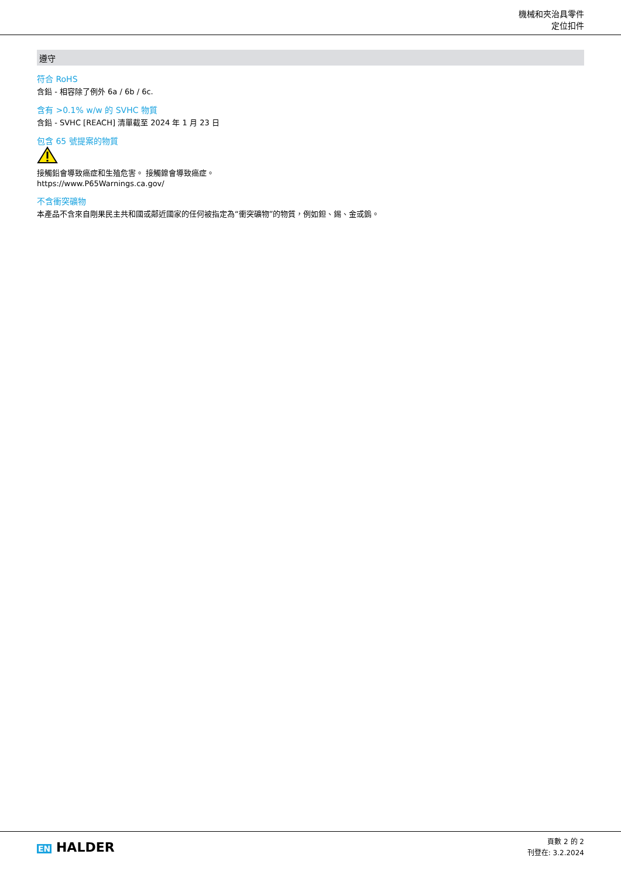機械和夾治具零件
定位扣件
遵守
符合 RoHS
含鉛 - 相容除了例外 6a / 6b / 6c.
含有 >0.1% w/w 的 SVHC 物質
含鉛 - SVHC [REACH] 清單截至 2024 年 1 月 23 日
包含 65 號提案的物質
接觸鉛會導致癌症和生殖危害。 接觸鎳會導致癌症。
https://www.P65Warnings.ca.gov/
不含衝突礦物
本產品不含來自剛果民主共和國或鄰近國家的任何被指定為“衝突礦物”的物質，例如鉭、錫、金或鎢。
EN HALDER
頁數 2 的 2
刊登在: 3.2.2024